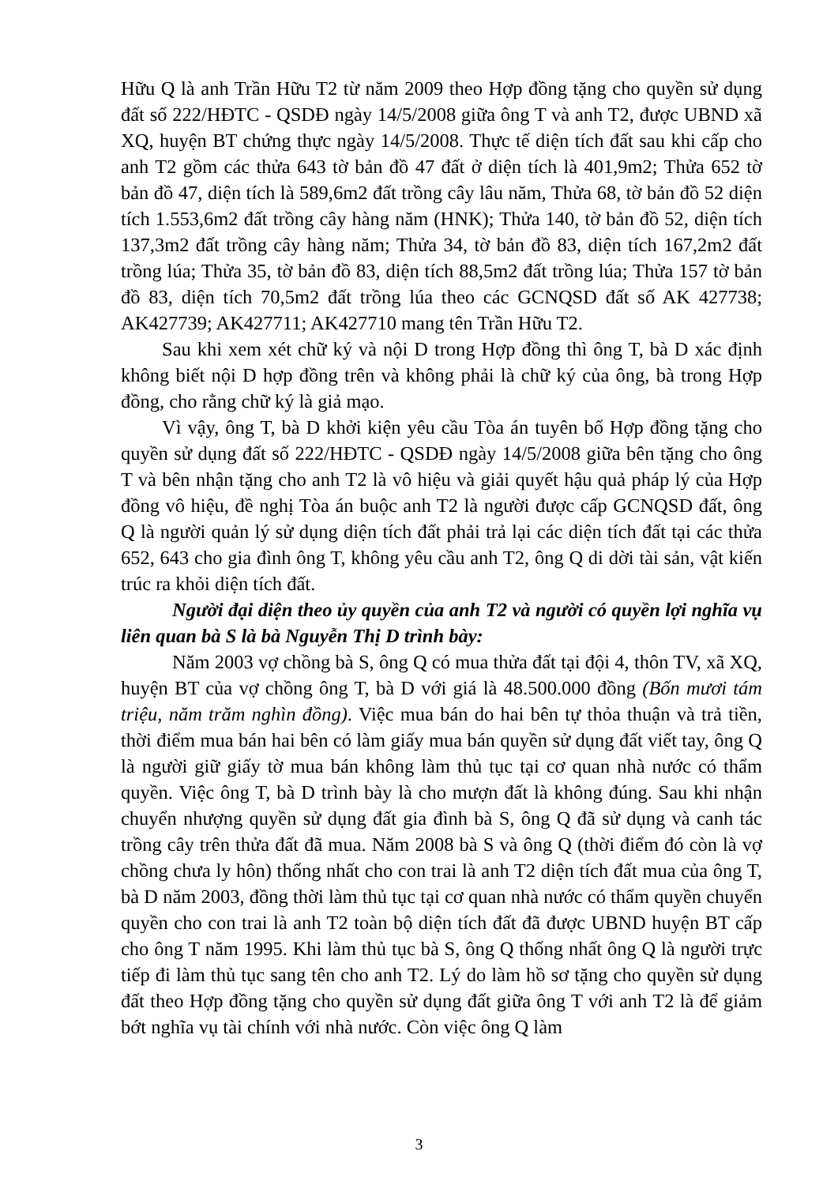Hữu Q là anh Trần Hữu T2 từ năm 2009 theo Hợp đồng tặng cho quyền sử dụng đất số 222/HĐTC - QSDĐ ngày 14/5/2008 giữa ông T và anh T2, được UBND xã XQ, huyện BT chứng thực ngày 14/5/2008. Thực tế diện tích đất sau khi cấp cho anh T2 gồm các thửa 643 tờ bản đồ 47 đất ở diện tích là 401,9m2; Thửa 652 tờ bản đồ 47, diện tích là 589,6m2 đất trồng cây lâu năm, Thửa 68, tờ bản đồ 52 diện tích 1.553,6m2 đất trồng cây hàng năm (HNK); Thửa 140, tờ bản đồ 52, diện tích 137,3m2 đất trồng cây hàng năm; Thửa 34, tờ bản đồ 83, diện tích 167,2m2 đất trồng lúa; Thửa 35, tờ bản đồ 83, diện tích 88,5m2 đất trồng lúa; Thửa 157 tờ bản đồ 83, diện tích 70,5m2 đất trồng lúa theo các GCNQSD đất số AK 427738; AK427739; AK427711; AK427710 mang tên Trần Hữu T2.
Sau khi xem xét chữ ký và nội D trong Hợp đồng thì ông T, bà D xác định không biết nội D hợp đồng trên và không phải là chữ ký của ông, bà trong Hợp đồng, cho rằng chữ ký là giả mạo.
Vì vậy, ông T, bà D khởi kiện yêu cầu Tòa án tuyên bố Hợp đồng tặng cho quyền sử dụng đất số 222/HĐTC - QSDĐ ngày 14/5/2008 giữa bên tặng cho ông T và bên nhận tặng cho anh T2 là vô hiệu và giải quyết hậu quả pháp lý của Hợp đồng vô hiệu, đề nghị Tòa án buộc anh T2 là người được cấp GCNQSD đất, ông Q là người quản lý sử dụng diện tích đất phải trả lại các diện tích đất tại các thửa 652, 643 cho gia đình ông T, không yêu cầu anh T2, ông Q di dời tài sản, vật kiến trúc ra khỏi diện tích đất.
Người đại diện theo ủy quyền của anh T2 và người có quyền lợi nghĩa vụ liên quan bà S là bà Nguyễn Thị D trình bày:
Năm 2003 vợ chồng bà S, ông Q có mua thửa đất tại đội 4, thôn TV, xã XQ, huyện BT của vợ chồng ông T, bà D với giá là 48.500.000 đồng (Bốn mươi tám triệu, năm trăm nghìn đồng). Việc mua bán do hai bên tự thỏa thuận và trả tiền, thời điểm mua bán hai bên có làm giấy mua bán quyền sử dụng đất viết tay, ông Q là người giữ giấy tờ mua bán không làm thủ tục tại cơ quan nhà nước có thẩm quyền. Việc ông T, bà D trình bày là cho mượn đất là không đúng. Sau khi nhận chuyển nhượng quyền sử dụng đất gia đình bà S, ông Q đã sử dụng và canh tác trồng cây trên thửa đất đã mua. Năm 2008 bà S và ông Q (thời điểm đó còn là vợ chồng chưa ly hôn) thống nhất cho con trai là anh T2 diện tích đất mua của ông T, bà D năm 2003, đồng thời làm thủ tục tại cơ quan nhà nước có thẩm quyền chuyển quyền cho con trai là anh T2 toàn bộ diện tích đất đã được UBND huyện BT cấp cho ông T năm 1995. Khi làm thủ tục bà S, ông Q thống nhất ông Q là người trực tiếp đi làm thủ tục sang tên cho anh T2. Lý do làm hồ sơ tặng cho quyền sử dụng đất theo Hợp đồng tặng cho quyền sử dụng đất giữa ông T với anh T2 là để giảm bớt nghĩa vụ tài chính với nhà nước. Còn việc ông Q làm
3